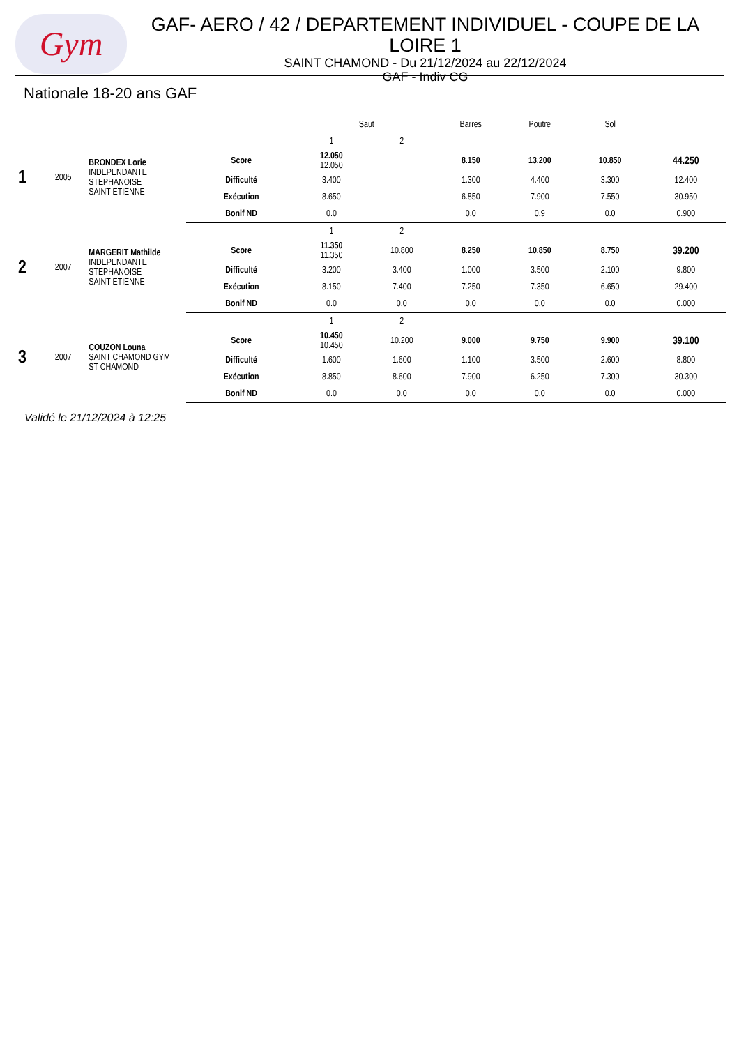Gym
GAF- AERO / 42 / DEPARTEMENT INDIVIDUEL - COUPE DE LA LOIRE 1
SAINT CHAMOND - Du 21/12/2024 au 22/12/2024
GAF - Indiv CG
Nationale 18-20 ans GAF
| | | | | Saut | | Barres | Poutre | Sol | |
| 1 | 2005 | BRONDEX Lorie INDEPENDANTE STEPHANOISE SAINT ETIENNE | | 1 | 2 | | | | |
| | | | Score | 12.050 12.050 | | 8.150 | 13.200 | 10.850 | 44.250 |
| | | | Difficulté | 3.400 | | 1.300 | 4.400 | 3.300 | 12.400 |
| | | | Exécution | 8.650 | | 6.850 | 7.900 | 7.550 | 30.950 |
| | | | Bonif ND | 0.0 | | 0.0 | 0.9 | 0.0 | 0.900 |
| 2 | 2007 | MARGERIT Mathilde INDEPENDANTE STEPHANOISE SAINT ETIENNE | | 1 | 2 | | | | |
| | | | Score | 11.350 11.350 | 10.800 | 8.250 | 10.850 | 8.750 | 39.200 |
| | | | Difficulté | 3.200 | 3.400 | 1.000 | 3.500 | 2.100 | 9.800 |
| | | | Exécution | 8.150 | 7.400 | 7.250 | 7.350 | 6.650 | 29.400 |
| | | | Bonif ND | 0.0 | 0.0 | 0.0 | 0.0 | 0.0 | 0.000 |
| 3 | 2007 | COUZON Louna SAINT CHAMOND GYM ST CHAMOND | | 1 | 2 | | | | |
| | | | Score | 10.450 10.450 | 10.200 | 9.000 | 9.750 | 9.900 | 39.100 |
| | | | Difficulté | 1.600 | 1.600 | 1.100 | 3.500 | 2.600 | 8.800 |
| | | | Exécution | 8.850 | 8.600 | 7.900 | 6.250 | 7.300 | 30.300 |
| | | | Bonif ND | 0.0 | 0.0 | 0.0 | 0.0 | 0.0 | 0.000 |
Validé le 21/12/2024 à 12:25